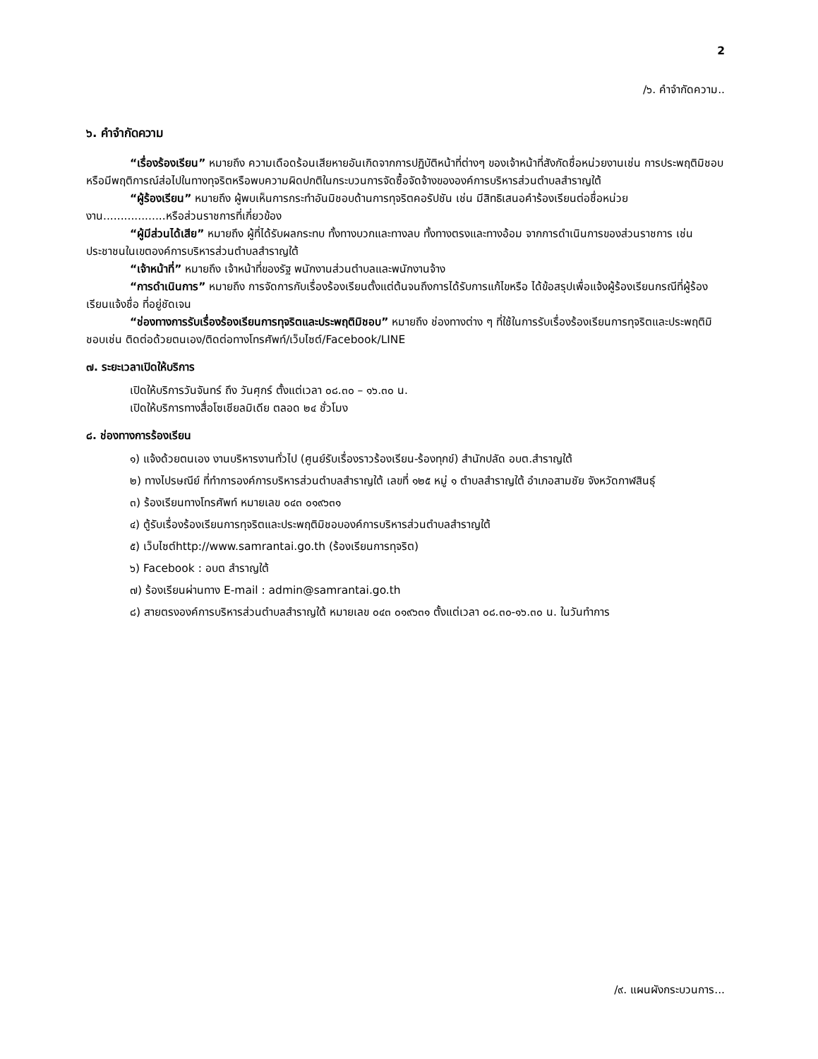2
/๖. คำจำกัดความ..
๖. คำจำกัดความ
“เรื่องร้องเรียน” หมายถึง ความเดือดร้อนเสียหายอันเกิดจากการปฏิบัติหน้าที่ต่างๆ ของเจ้าหน้าที่สังกัดชื่อหน่วยงานเช่น การประพฤติมิชอบหรือมีพฤติการณ์ส่อไปในทางทุจริตหรือพบความผิดปกติในกระบวนการจัดซื้อจัดจ้างขององค์การบริหารส่วนตำบลสำราญใต้
“ผู้ร้องเรียน” หมายถึง ผู้พบเห็นการกระทำอันมิชอบด้านการทุจริตคอรัปชัน เช่น มีสิทธิเสนอคำร้องเรียนต่อชื่อหน่วยงาน..................หรือส่วนราชการที่เกี่ยวข้อง
“ผู้มีส่วนได้เสีย” หมายถึง ผู้ที่ได้รับผลกระทบ ทั้งทางบวกและทางลบ ทั้งทางตรงและทางอ้อม จากการดำเนินการของส่วนราชการ เช่น ประชาชนในเขตองค์การบริหารส่วนตำบลสำราญใต้
“เจ้าหน้าที่” หมายถึง เจ้าหน้าที่ของรัฐ พนักงานส่วนตำบลและพนักงานจ้าง
“การดำเนินการ” หมายถึง การจัดการกับเรื่องร้องเรียนตั้งแต่ต้นจนถึงการได้รับการแก้ไขหรือ ได้ข้อสรุปเพื่อแจ้งผู้ร้องเรียนกรณีที่ผู้ร้องเรียนแจ้งชื่อ ที่อยู่ชัดเจน
“ช่องทางการรับเรื่องร้องเรียนการทุจริตและประพฤติมิชอบ” หมายถึง ช่องทางต่าง ๆ ที่ใช้ในการรับเรื่องร้องเรียนการทุจริตและประพฤติมิชอบเช่น ติดต่อด้วยตนเอง/ติดต่อทางโทรศัพท์/เว็บไซต์/Facebook/LINE
๗. ระยะเวลาเปิดให้บริการ
เปิดให้บริการวันจันทร์ ถึง วันศุกร์ ตั้งแต่เวลา ๐๘.๓๐ – ๑๖.๓๐ น.
เปิดให้บริการทางสื่อโซเชียลมิเดีย ตลอด ๒๔ ชั่วโมง
๘. ช่องทางการร้องเรียน
๑) แจ้งด้วยตนเอง งานบริหารงานทั่วไป (ศูนย์รับเรื่องราวร้องเรียน-ร้องทุกข์) สำนักปลัด อบต.สำราญใต้
๒) ทางไปรษณีย์ ที่ทำการองค์การบริหารส่วนตำบลสำราญใต้ เลขที่ ๑๒๕ หมู่ ๑ ตำบลสำราญใต้ อำเภอสามชัย จังหวัดกาฬสินธุ์
๓) ร้องเรียนทางโทรศัพท์ หมายเลข ๐๔๓ ๐๑๙๖๓๑
๔) ตู้รับเรื่องร้องเรียนการทุจริตและประพฤติมิชอบองค์การบริหารส่วนตำบลสำราญใต้
๕) เว็บไซต์http://www.samrantai.go.th (ร้องเรียนการทุจริต)
๖) Facebook : อบต สำราญใต้
๗) ร้องเรียนผ่านทาง E-mail : admin@samrantai.go.th
๘) สายตรงองค์การบริหารส่วนตำบลสำราญใต้ หมายเลข ๐๔๓ ๐๑๙๖๓๑ ตั้งแต่เวลา ๐๘.๓๐-๑๖.๓๐ น. ในวันทำการ
/๙. แผนผังกระบวนการ...